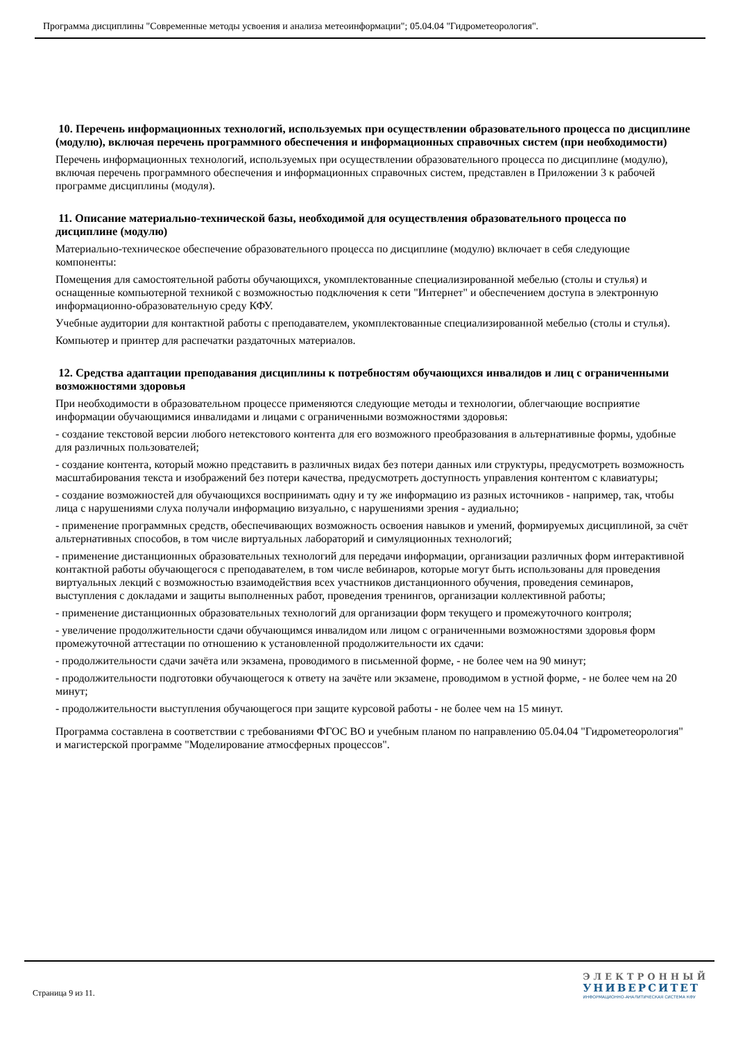Программа дисциплины "Современные методы усвоения и анализа метеоинформации"; 05.04.04 "Гидрометеорология".
10. Перечень информационных технологий, используемых при осуществлении образовательного процесса по дисциплине (модулю), включая перечень программного обеспечения и информационных справочных систем (при необходимости)
Перечень информационных технологий, используемых при осуществлении образовательного процесса по дисциплине (модулю), включая перечень программного обеспечения и информационных справочных систем, представлен в Приложении 3 к рабочей программе дисциплины (модуля).
11. Описание материально-технической базы, необходимой для осуществления образовательного процесса по дисциплине (модулю)
Материально-техническое обеспечение образовательного процесса по дисциплине (модулю) включает в себя следующие компоненты:
Помещения для самостоятельной работы обучающихся, укомплектованные специализированной мебелью (столы и стулья) и оснащенные компьютерной техникой с возможностью подключения к сети "Интернет" и обеспечением доступа в электронную информационно-образовательную среду КФУ.
Учебные аудитории для контактной работы с преподавателем, укомплектованные специализированной мебелью (столы и стулья).
Компьютер и принтер для распечатки раздаточных материалов.
12. Средства адаптации преподавания дисциплины к потребностям обучающихся инвалидов и лиц с ограниченными возможностями здоровья
При необходимости в образовательном процессе применяются следующие методы и технологии, облегчающие восприятие информации обучающимися инвалидами и лицами с ограниченными возможностями здоровья:
- создание текстовой версии любого нетекстового контента для его возможного преобразования в альтернативные формы, удобные для различных пользователей;
- создание контента, который можно представить в различных видах без потери данных или структуры, предусмотреть возможность масштабирования текста и изображений без потери качества, предусмотреть доступность управления контентом с клавиатуры;
- создание возможностей для обучающихся воспринимать одну и ту же информацию из разных источников - например, так, чтобы лица с нарушениями слуха получали информацию визуально, с нарушениями зрения - аудиально;
- применение программных средств, обеспечивающих возможность освоения навыков и умений, формируемых дисциплиной, за счёт альтернативных способов, в том числе виртуальных лабораторий и симуляционных технологий;
- применение дистанционных образовательных технологий для передачи информации, организации различных форм интерактивной контактной работы обучающегося с преподавателем, в том числе вебинаров, которые могут быть использованы для проведения виртуальных лекций с возможностью взаимодействия всех участников дистанционного обучения, проведения семинаров, выступления с докладами и защиты выполненных работ, проведения тренингов, организации коллективной работы;
- применение дистанционных образовательных технологий для организации форм текущего и промежуточного контроля;
- увеличение продолжительности сдачи обучающимся инвалидом или лицом с ограниченными возможностями здоровья форм промежуточной аттестации по отношению к установленной продолжительности их сдачи:
- продолжительности сдачи зачёта или экзамена, проводимого в письменной форме, - не более чем на 90 минут;
- продолжительности подготовки обучающегося к ответу на зачёте или экзамене, проводимом в устной форме, - не более чем на 20 минут;
- продолжительности выступления обучающегося при защите курсовой работы - не более чем на 15 минут.
Программа составлена в соответствии с требованиями ФГОС ВО и учебным планом по направлению 05.04.04 "Гидрометеорология" и магистерской программе "Моделирование атмосферных процессов".
Страница 9 из 11.
ЭЛЕКТРОННЫЙ
УНИВЕРСИТЕТ
ИНФОРМАЦИОННО-АНАЛИТИЧЕСКАЯ СИСТЕМА КФУ